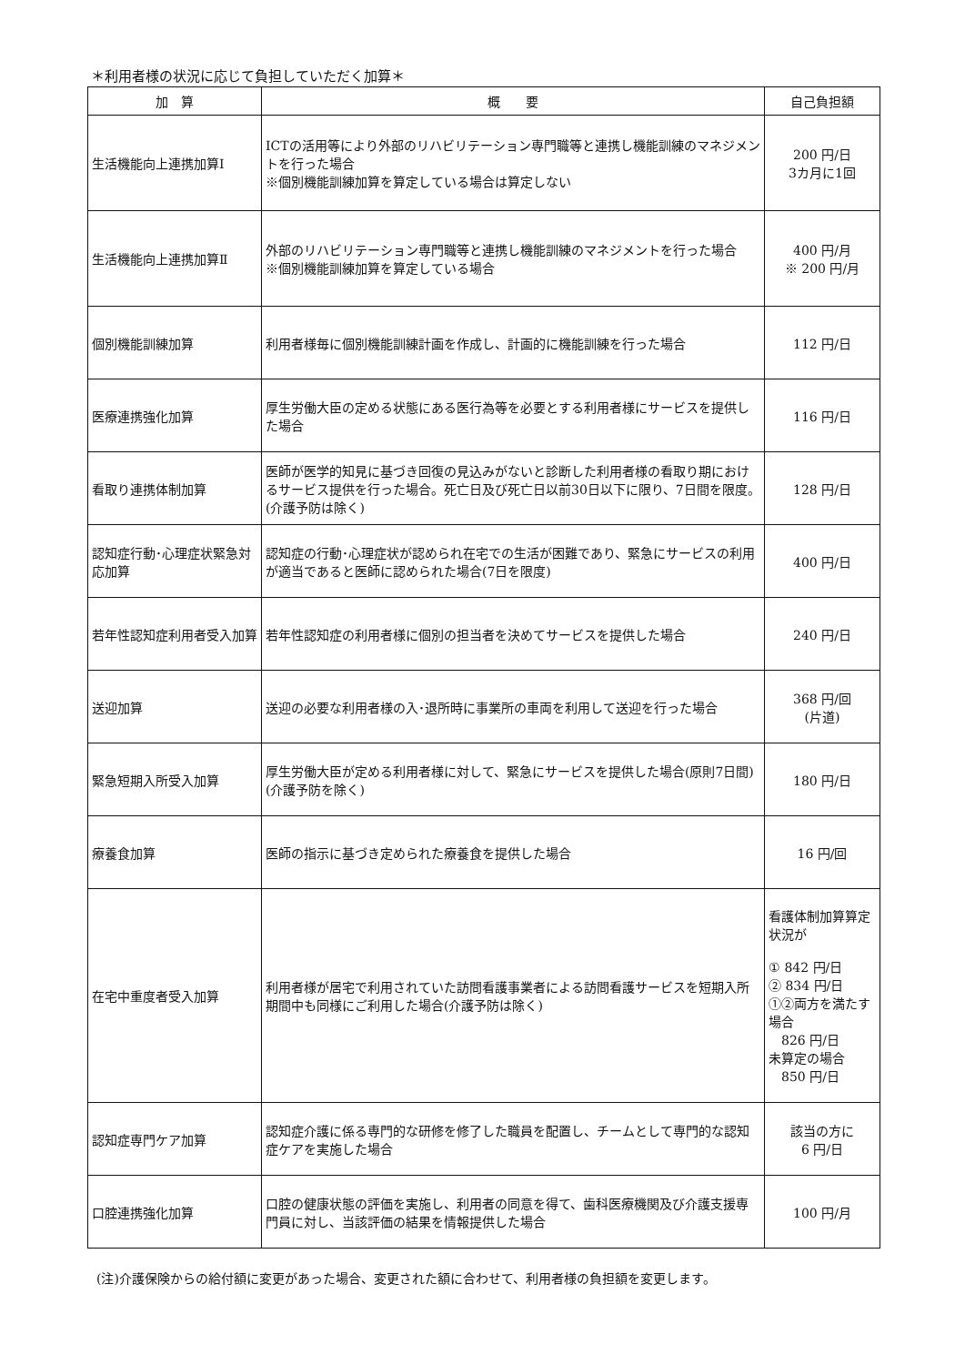＊利用者様の状況に応じて負担していただく加算＊
| 加 算 | 概 要 | 自己負担額 |
| --- | --- | --- |
| 生活機能向上連携加算Ⅰ | ICTの活用等により外部のリハビリテーション専門職等と連携し機能訓練のマネジメントを行った場合 ※個別機能訓練加算を算定している場合は算定しない | 200 円/日 3カ月に1回 |
| 生活機能向上連携加算Ⅱ | 外部のリハビリテーション専門職等と連携し機能訓練のマネジメントを行った場合 ※個別機能訓練加算を算定している場合 | 400 円/月 ※ 200 円/月 |
| 個別機能訓練加算 | 利用者様毎に個別機能訓練計画を作成し、計画的に機能訓練を行った場合 | 112 円/日 |
| 医療連携強化加算 | 厚生労働大臣の定める状態にある医行為等を必要とする利用者様にサービスを提供した場合 | 116 円/日 |
| 看取り連携体制加算 | 医師が医学的知見に基づき回復の見込みがないと診断した利用者様の看取り期におけるサービス提供を行った場合。死亡日及び死亡日以前30日以下に限り、7日間を限度。(介護予防は除く) | 128 円/日 |
| 認知症行動･心理症状緊急対応加算 | 認知症の行動･心理症状が認められ在宅での生活が困難であり、緊急にサービスの利用が適当であると医師に認められた場合(7日を限度) | 400 円/日 |
| 若年性認知症利用者受入加算 | 若年性認知症の利用者様に個別の担当者を決めてサービスを提供した場合 | 240 円/日 |
| 送迎加算 | 送迎の必要な利用者様の入･退所時に事業所の車両を利用して送迎を行った場合 | 368 円/回 (片道) |
| 緊急短期入所受入加算 | 厚生労働大臣が定める利用者様に対して、緊急にサービスを提供した場合(原則7日間)(介護予防を除く) | 180 円/日 |
| 療養食加算 | 医師の指示に基づき定められた療養食を提供した場合 | 16 円/回 |
| 在宅中重度者受入加算 | 利用者様が居宅で利用されていた訪問看護事業者による訪問看護サービスを短期入所期間中も同様にご利用した場合(介護予防は除く) | 看護体制加算算定状況が ① 842 円/日 ② 834 円/日 ①②両方を満たす場合 826 円/日 未算定の場合 850 円/日 |
| 認知症専門ケア加算 | 認知症介護に係る専門的な研修を修了した職員を配置し、チームとして専門的な認知症ケアを実施した場合 | 該当の方に 6 円/日 |
| 口腔連携強化加算 | 口腔の健康状態の評価を実施し、利用者の同意を得て、歯科医療機関及び介護支援専門員に対し、当該評価の結果を情報提供した場合 | 100 円/月 |
(注)介護保険からの給付額に変更があった場合、変更された額に合わせて、利用者様の負担額を変更します。